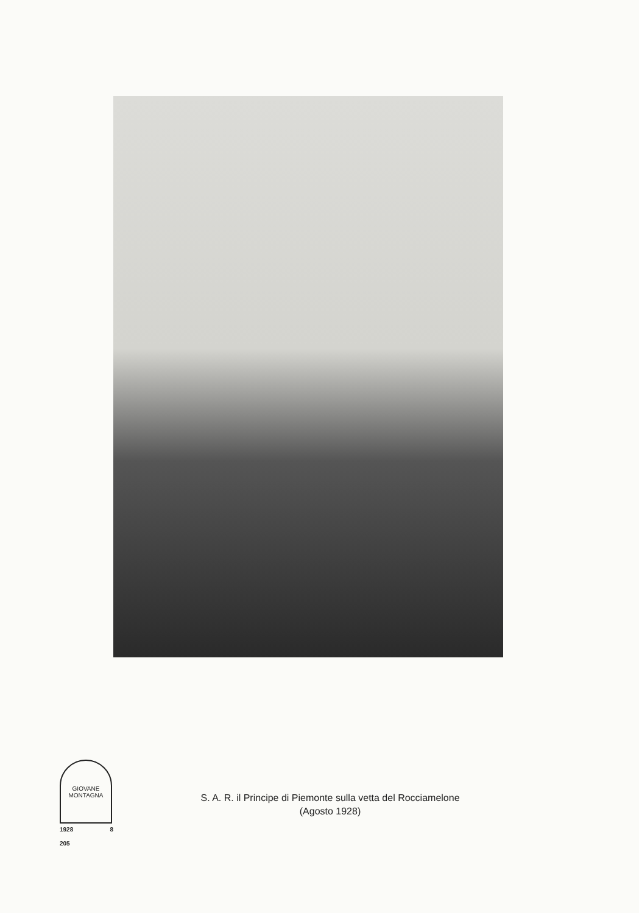GIOVANE
MONTAGNA
1928 8
205
S. A. R. il Principe di Piemonte sulla vetta del Rocciamelone
(Agosto 1928)